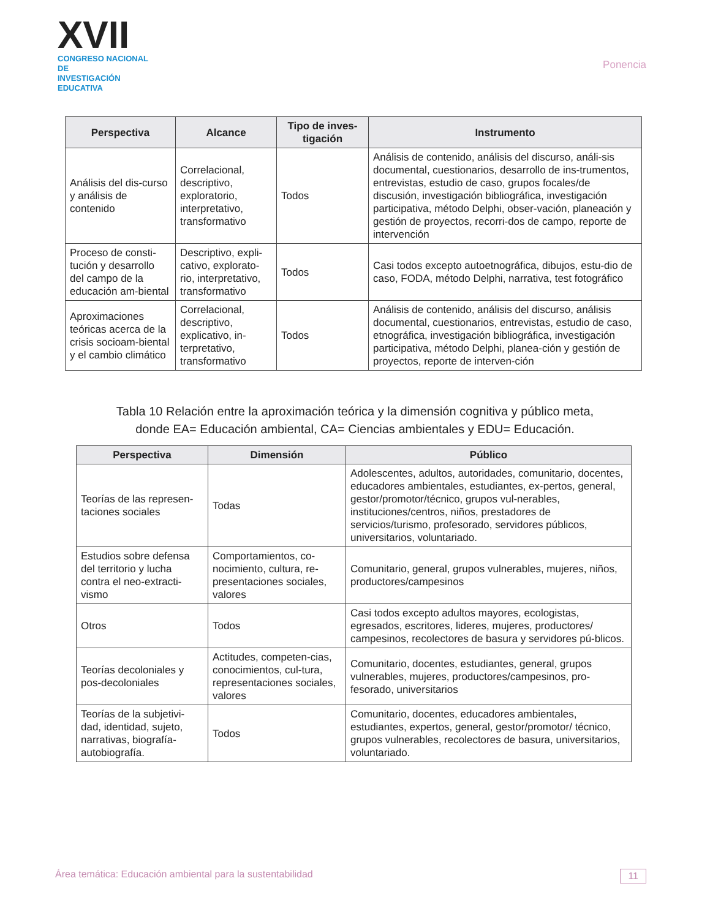XVII
CONGRESO NACIONAL DE
INVESTIGACIÓN EDUCATIVA
Ponencia
| Perspectiva | Alcance | Tipo de inves-tigación | Instrumento |
| --- | --- | --- | --- |
| Análisis del dis-curso y análisis de contenido | Correlacional, descriptivo, exploratorio, interpretativo, transformativo | Todos | Análisis de contenido, análisis del discurso, análi-sis documental, cuestionarios, desarrollo de ins-trumentos, entrevistas, estudio de caso, grupos focales/de discusión, investigación bibliográfica, investigación participativa, método Delphi, obser-vación, planeación y gestión de proyectos, recorri-dos de campo, reporte de intervención |
| Proceso de consti-tución y desarrollo del campo de la educación am-biental | Descriptivo, expli-cativo, explorato-rio, interpretativo, transformativo | Todos | Casi todos excepto autoetnográfica, dibujos, estu-dio de caso, FODA, método Delphi, narrativa, test fotográfico |
| Aproximaciones teóricas acerca de la crisis socioam-biental y el cambio climático | Correlacional, descriptivo, explicativo, in-terpretativo, transformativo | Todos | Análisis de contenido, análisis del discurso, análisis documental, cuestionarios, entrevistas, estudio de caso, etnográfica, investigación bibliográfica, investigación participativa, método Delphi, planea-ción y gestión de proyectos, reporte de interven-ción |
Tabla 10 Relación entre la aproximación teórica y la dimensión cognitiva y público meta,
donde EA= Educación ambiental, CA= Ciencias ambientales y EDU= Educación.
| Perspectiva | Dimensión | Público |
| --- | --- | --- |
| Teorías de las represen-taciones sociales | Todas | Adolescentes, adultos, autoridades, comunitario, docentes, educadores ambientales, estudiantes, ex-pertos, general, gestor/promotor/técnico, grupos vul-nerables, instituciones/centros, niños, prestadores de servicios/turismo, profesorado, servidores públicos, universitarios, voluntariado. |
| Estudios sobre defensa del territorio y lucha contra el neo-extracti-vismo | Comportamientos, co-nocimiento, cultura, re-presentaciones sociales, valores | Comunitario, general, grupos vulnerables, mujeres, niños, productores/campesinos |
| Otros | Todos | Casi todos excepto adultos mayores, ecologistas, egresados, escritores, lideres, mujeres, productores/ campesinos, recolectores de basura y servidores pú-blicos. |
| Teorías decoloniales y pos-decoloniales | Actitudes, competen-cias, conocimientos, cul-tura, representaciones sociales, valores | Comunitario, docentes, estudiantes, general, grupos vulnerables, mujeres, productores/campesinos, pro-fesorado, universitarios |
| Teorías de la subjetivi-dad, identidad, sujeto, narrativas, biografía-autobiografía. | Todos | Comunitario, docentes, educadores ambientales, estudiantes, expertos, general, gestor/promotor/ técnico, grupos vulnerables, recolectores de basura, universitarios, voluntariado. |
Área temática: Educación ambiental para la sustentabilidad 11